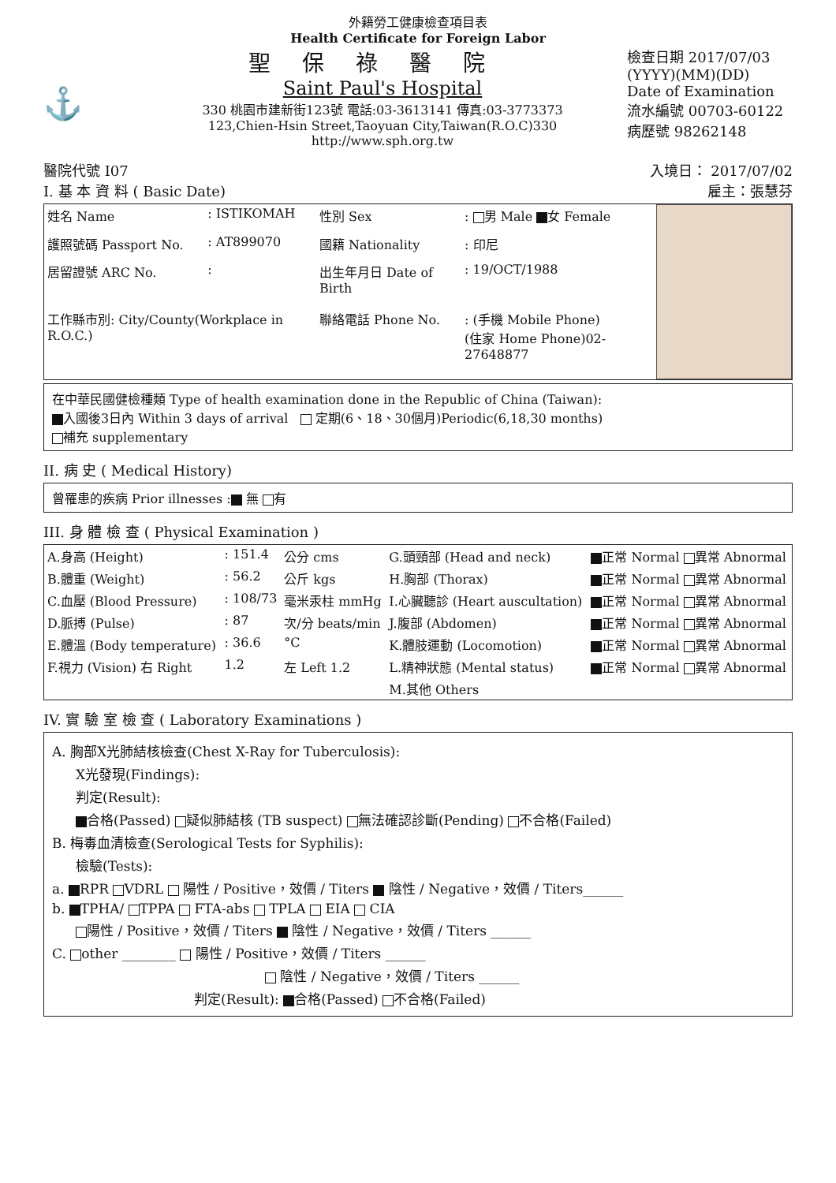外籍勞工健康檢查項目表
Health Certificate for Foreign Labor
⚓
聖保祿醫院
Saint Paul's Hospital
330 桃園市建新街123號 電話:03-3613141 傳真:03-3773373
123,Chien-Hsin Street,Taoyuan City,Taiwan(R.O.C)330
http://www.sph.org.tw
檢查日期 2017/07/03
(YYYY)(MM)(DD)
Date of Examination
流水編號 00703-60122
病歷號 98262148
醫院代號 I07 入境日： 2017/07/02
I. 基 本 資 料 ( Basic Date) 雇主：張慧芬
| 姓名 Name | : ISTIKOMAH | 性別 Sex | : 男 Male 女 Female |
| 護照號碼 Passport No. | : AT899070 | 國籍 Nationality | : 印尼 |
| 居留證號 ARC No. | : | 出生年月日 Date of Birth | : 19/OCT/1988 |
| 工作縣市別: City/County(Workplace in R.O.C.) | | 聯絡電話 Phone No. | : (手機 Mobile Phone) (住家 Home Phone)02-27648877 |
在中華民國健檢種類 Type of health examination done in the Republic of China (Taiwan):
入國後3日內 Within 3 days of arrival 定期(6、18、30個月)Periodic(6,18,30 months)
補充 supplementary
II. 病 史 ( Medical History)
曾罹患的疾病 Prior illnesses : 無 有
III. 身 體 檢 查 ( Physical Examination )
| A.身高 (Height) | : 151.4 | 公分 cms | G.頭頸部 (Head and neck) | 正常 Normal 異常 Abnormal |
| B.體重 (Weight) | : 56.2 | 公斤 kgs | H.胸部 (Thorax) | 正常 Normal 異常 Abnormal |
| C.血壓 (Blood Pressure) | : 108/73 | 毫米汞柱 mmHg | I.心臟聽診 (Heart auscultation) | 正常 Normal 異常 Abnormal |
| D.脈搏 (Pulse) | : 87 | 次/分 beats/min | J.腹部 (Abdomen) | 正常 Normal 異常 Abnormal |
| E.體溫 (Body temperature) | : 36.6 | °C | K.體肢運動 (Locomotion) | 正常 Normal 異常 Abnormal |
| F.視力 (Vision) 右 Right | 1.2 | 左 Left 1.2 | L.精神狀態 (Mental status) | 正常 Normal 異常 Abnormal |
| | | | M.其他 Others | |
IV. 實 驗 室 檢 查 ( Laboratory Examinations )
A. 胸部X光肺結核檢查(Chest X-Ray for Tuberculosis):
X光發現(Findings):
判定(Result):
合格(Passed) 疑似肺結核 (TB suspect) 無法確認診斷(Pending) 不合格(Failed)
B. 梅毒血清檢查(Serological Tests for Syphilis):
檢驗(Tests):
a. RPR VDRL 陽性 / Positive，效價 / Titers 陰性 / Negative，效價 / Titers______
b. TPHA/ TPPA FTA-abs TPLA EIA CIA
陽性 / Positive，效價 / Titers 陰性 / Negative，效價 / Titers ______
C. other ________ 陽性 / Positive，效價 / Titers ______
陰性 / Negative，效價 / Titers ______
判定(Result): 合格(Passed) 不合格(Failed)